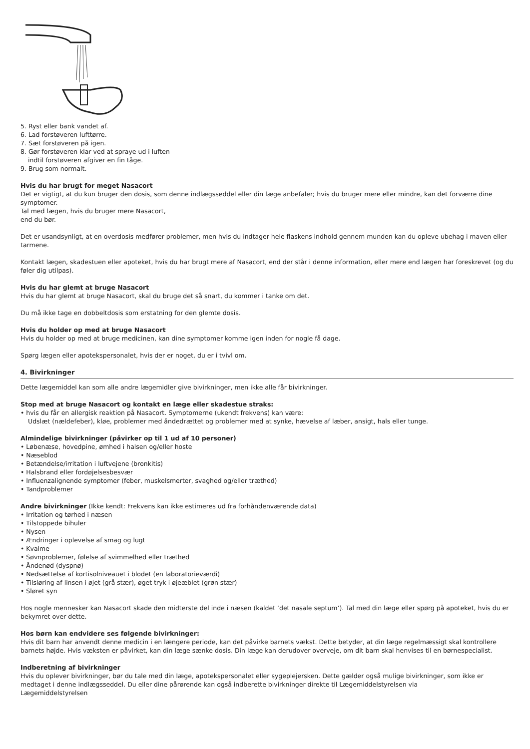5. Ryst eller bank vandet af.
6. Lad forstøveren lufttørre.
7. Sæt forstøveren på igen.
8. Gør forstøveren klar ved at spraye ud i luften
indtil forstøveren afgiver en fin tåge.
9. Brug som normalt.
Hvis du har brugt for meget Nasacort
Det er vigtigt, at du kun bruger den dosis, som denne indlægsseddel eller din læge anbefaler; hvis du bruger mere eller mindre, kan det forværre dine symptomer.
Tal med lægen, hvis du bruger mere Nasacort,
end du bør.
Det er usandsynligt, at en overdosis medfører problemer, men hvis du indtager hele flaskens indhold gennem munden kan du opleve ubehag i maven eller tarmene.
Kontakt lægen, skadestuen eller apoteket, hvis du har brugt mere af Nasacort, end der står i denne information, eller mere end lægen har foreskrevet (og du føler dig utilpas).
Hvis du har glemt at bruge Nasacort
Hvis du har glemt at bruge Nasacort, skal du bruge det så snart, du kommer i tanke om det.
Du må ikke tage en dobbeltdosis som erstatning for den glemte dosis.
Hvis du holder op med at bruge Nasacort
Hvis du holder op med at bruge medicinen, kan dine symptomer komme igen inden for nogle få dage.
Spørg lægen eller apotekspersonalet, hvis der er noget, du er i tvivl om.
4. Bivirkninger
Dette lægemiddel kan som alle andre lægemidler give bivirkninger, men ikke alle får bivirkninger.
Stop med at bruge Nasacort og kontakt en læge eller skadestue straks:
• hvis du får en allergisk reaktion på Nasacort. Symptomerne (ukendt frekvens) kan være:
Udslæt (nældefeber), kløe, problemer med åndedrættet og problemer med at synke, hævelse af læber, ansigt, hals eller tunge.
Almindelige bivirkninger (påvirker op til 1 ud af 10 personer)
• Løbenæse, hovedpine, ømhed i halsen og/eller hoste
• Næseblod
• Betændelse/irritation i luftvejene (bronkitis)
• Halsbrand eller fordøjelsesbesvær
• Influenzalignende symptomer (feber, muskelsmerter, svaghed og/eller træthed)
• Tandproblemer
Andre bivirkninger (Ikke kendt: Frekvens kan ikke estimeres ud fra forhåndenværende data)
• Irritation og tørhed i næsen
• Tilstoppede bihuler
• Nysen
• Ændringer i oplevelse af smag og lugt
• Kvalme
• Søvnproblemer, følelse af svimmelhed eller træthed
• Åndenød (dyspnø)
• Nedsættelse af kortisolniveauet i blodet (en laboratorieværdi)
• Tilsløring af linsen i øjet (grå stær), øget tryk i øjeæblet (grøn stær)
• Sløret syn
Hos nogle mennesker kan Nasacort skade den midterste del inde i næsen (kaldet ’det nasale septum’). Tal med din læge eller spørg på apoteket, hvis du er bekymret over dette.
Hos børn kan endvidere ses følgende bivirkninger:
Hvis dit barn har anvendt denne medicin i en længere periode, kan det påvirke barnets vækst. Dette betyder, at din læge regelmæssigt skal kontrollere barnets højde. Hvis væksten er påvirket, kan din læge sænke dosis. Din læge kan derudover overveje, om dit barn skal henvises til en børnespecialist.
Indberetning af bivirkninger
Hvis du oplever bivirkninger, bør du tale med din læge, apotekspersonalet eller sygeplejersken. Dette gælder også mulige bivirkninger, som ikke er medtaget i denne indlægsseddel. Du eller dine pårørende kan også indberette bivirkninger direkte til Lægemiddelstyrelsen via
Lægemiddelstyrelsen